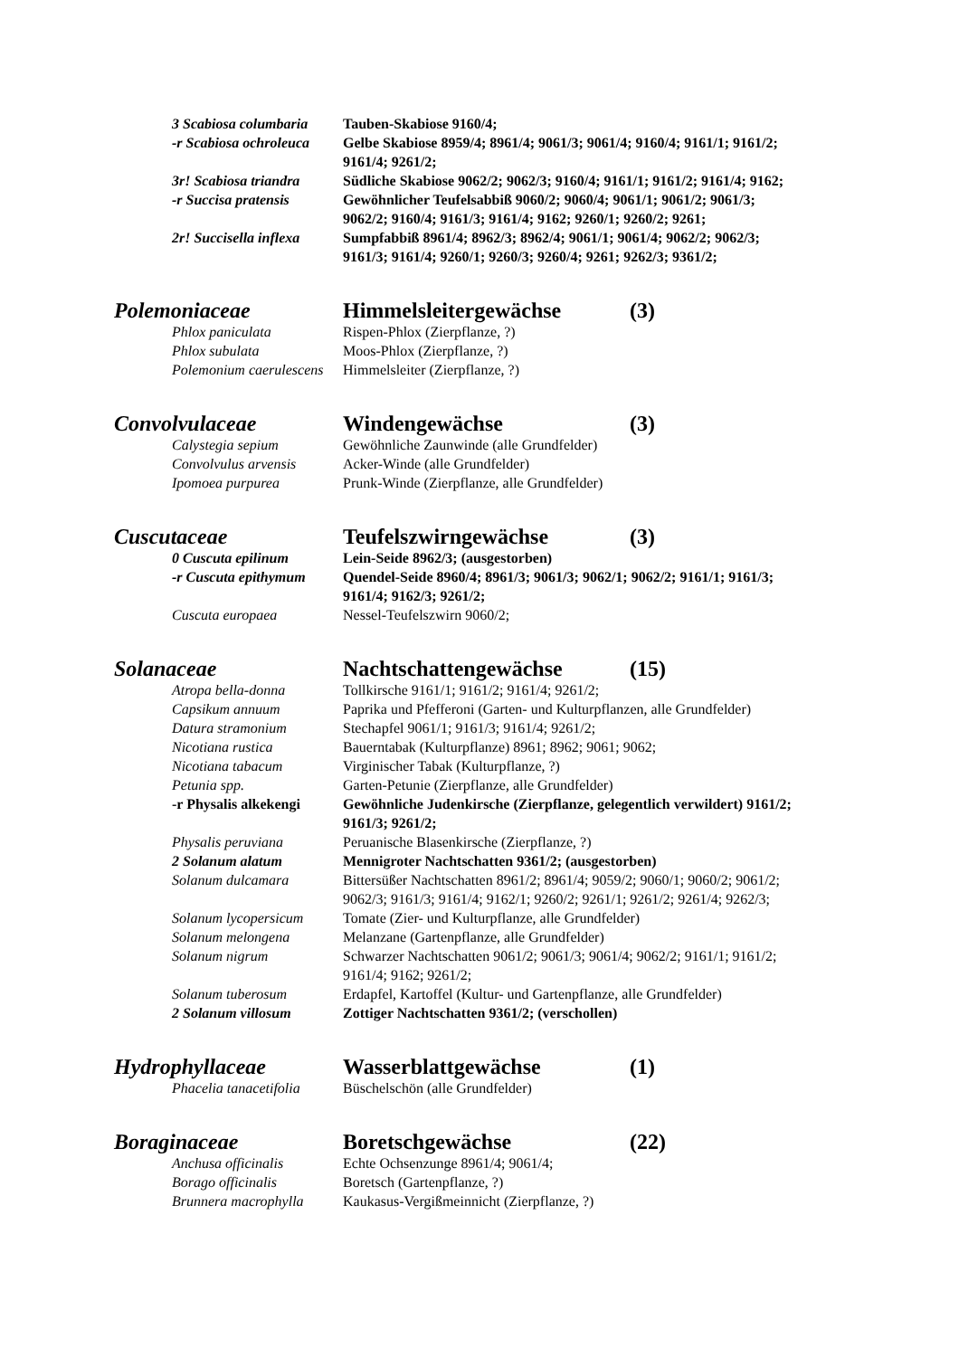3 Scabiosa columbaria Tauben-Skabiose 9160/4;
-r Scabiosa ochroleuca Gelbe Skabiose 8959/4; 8961/4; 9061/3; 9061/4; 9160/4; 9161/1; 9161/2; 9161/4; 9261/2;
3r! Scabiosa triandra Südliche Skabiose 9062/2; 9062/3; 9160/4; 9161/1; 9161/2; 9161/4; 9162;
-r Succisa pratensis Gewöhnlicher Teufelsabbiß 9060/2; 9060/4; 9061/1; 9061/2; 9061/3; 9062/2; 9160/4; 9161/3; 9161/4; 9162; 9260/1; 9260/2; 9261;
2r! Succisella inflexa Sumpfabbiß 8961/4; 8962/3; 8962/4; 9061/1; 9061/4; 9062/2; 9062/3; 9161/3; 9161/4; 9260/1; 9260/3; 9260/4; 9261; 9262/3; 9361/2;
Polemoniaceae Himmelsleitergewächse (3)
Phlox paniculata Rispen-Phlox (Zierpflanze, ?)
Phlox subulata Moos-Phlox (Zierpflanze, ?)
Polemonium caerulescens Himmelsleiter (Zierpflanze, ?)
Convolvulaceae Windengewächse (3)
Calystegia sepium Gewöhnliche Zaunwinde (alle Grundfelder)
Convolvulus arvensis Acker-Winde (alle Grundfelder)
Ipomoea purpurea Prunk-Winde (Zierpflanze, alle Grundfelder)
Cuscutaceae Teufelszwirngewächse (3)
0 Cuscuta epilinum Lein-Seide 8962/3; (ausgestorben)
-r Cuscuta epithymum Quendel-Seide 8960/4; 8961/3; 9061/3; 9062/1; 9062/2; 9161/1; 9161/3; 9161/4; 9162/3; 9261/2;
Cuscuta europaea Nessel-Teufelszwirn 9060/2;
Solanaceae Nachtschattengewächse (15)
Atropa bella-donna Tollkirsche 9161/1; 9161/2; 9161/4; 9261/2;
Capsikum annuum Paprika und Pfefferoni (Garten- und Kulturpflanzen, alle Grundfelder)
Datura stramonium Stechapfel 9061/1; 9161/3; 9161/4; 9261/2;
Nicotiana rustica Bauerntabak (Kulturpflanze) 8961; 8962; 9061; 9062;
Nicotiana tabacum Virginischer Tabak (Kulturpflanze, ?)
Petunia spp. Garten-Petunie (Zierpflanze, alle Grundfelder)
-r Physalis alkekengi Gewöhnliche Judenkirsche (Zierpflanze, gelegentlich verwildert) 9161/2; 9161/3; 9261/2;
Physalis peruviana Peruanische Blasenkirsche (Zierpflanze, ?)
2 Solanum alatum Mennigroter Nachtschatten 9361/2; (ausgestorben)
Solanum dulcamara Bittersüßer Nachtschatten 8961/2; 8961/4; 9059/2; 9060/1; 9060/2; 9061/2; 9062/3; 9161/3; 9161/4; 9162/1; 9260/2; 9261/1; 9261/2; 9261/4; 9262/3;
Solanum lycopersicum Tomate (Zier- und Kulturpflanze, alle Grundfelder)
Solanum melongena Melanzane (Gartenpflanze, alle Grundfelder)
Solanum nigrum Schwarzer Nachtschatten 9061/2; 9061/3; 9061/4; 9062/2; 9161/1; 9161/2; 9161/4; 9162; 9261/2;
Solanum tuberosum Erdapfel, Kartoffel (Kultur- und Gartenpflanze, alle Grundfelder)
2 Solanum villosum Zottiger Nachtschatten 9361/2; (verschollen)
Hydrophyllaceae Wasserblattgewächse (1)
Phacelia tanacetifolia Büschelschön (alle Grundfelder)
Boraginaceae Boretschgewächse (22)
Anchusa officinalis Echte Ochsenzunge 8961/4; 9061/4;
Borago officinalis Boretsch (Gartenpflanze, ?)
Brunnera macrophylla Kaukasus-Vergißmeinnicht (Zierpflanze, ?)